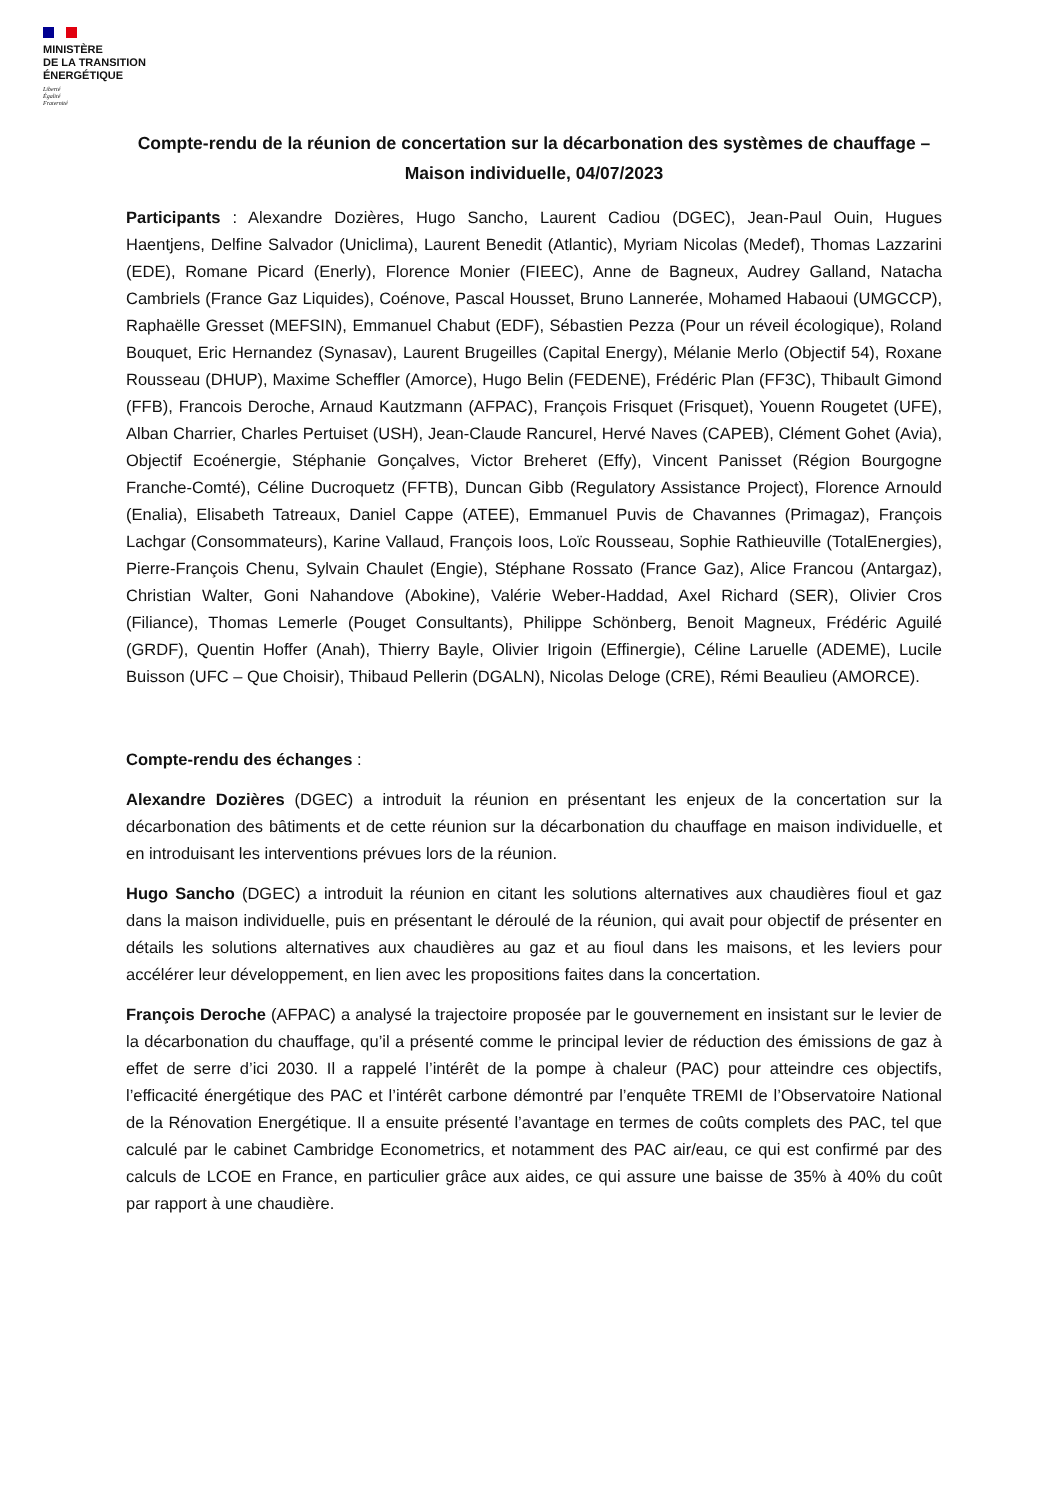MINISTÈRE
DE LA TRANSITION
ÉNERGÉTIQUE
Liberté
Égalité
Fraternité
Compte-rendu de la réunion de concertation sur la décarbonation des systèmes de chauffage – Maison individuelle, 04/07/2023
Participants : Alexandre Dozières, Hugo Sancho, Laurent Cadiou (DGEC), Jean-Paul Ouin, Hugues Haentjens, Delfine Salvador (Uniclima), Laurent Benedit (Atlantic), Myriam Nicolas (Medef), Thomas Lazzarini (EDE), Romane Picard (Enerly), Florence Monier (FIEEC), Anne de Bagneux, Audrey Galland, Natacha Cambriels (France Gaz Liquides), Coénove, Pascal Housset, Bruno Lannerée, Mohamed Habaoui (UMGCCP), Raphaëlle Gresset (MEFSIN), Emmanuel Chabut (EDF), Sébastien Pezza (Pour un réveil écologique), Roland Bouquet, Eric Hernandez (Synasav), Laurent Brugeilles (Capital Energy), Mélanie Merlo (Objectif 54), Roxane Rousseau (DHUP), Maxime Scheffler (Amorce), Hugo Belin (FEDENE), Frédéric Plan (FF3C), Thibault Gimond (FFB), Francois Deroche, Arnaud Kautzmann (AFPAC), François Frisquet (Frisquet), Youenn Rougetet (UFE), Alban Charrier, Charles Pertuiset (USH), Jean-Claude Rancurel, Hervé Naves (CAPEB), Clément Gohet (Avia), Objectif Ecoénergie, Stéphanie Gonçalves, Victor Breheret (Effy), Vincent Panisset (Région Bourgogne Franche-Comté), Céline Ducroquetz (FFTB), Duncan Gibb (Regulatory Assistance Project), Florence Arnould (Enalia), Elisabeth Tatreaux, Daniel Cappe (ATEE), Emmanuel Puvis de Chavannes (Primagaz), François Lachgar (Consommateurs), Karine Vallaud, François Ioos, Loïc Rousseau, Sophie Rathieuville (TotalEnergies), Pierre-François Chenu, Sylvain Chaulet (Engie), Stéphane Rossato (France Gaz), Alice Francou (Antargaz), Christian Walter, Goni Nahandove (Abokine), Valérie Weber-Haddad, Axel Richard (SER), Olivier Cros (Filiance), Thomas Lemerle (Pouget Consultants), Philippe Schönberg, Benoit Magneux, Frédéric Aguilé (GRDF), Quentin Hoffer (Anah), Thierry Bayle, Olivier Irigoin (Effinergie), Céline Laruelle (ADEME), Lucile Buisson (UFC – Que Choisir), Thibaud Pellerin (DGALN), Nicolas Deloge (CRE), Rémi Beaulieu (AMORCE).
Compte-rendu des échanges :
Alexandre Dozières (DGEC) a introduit la réunion en présentant les enjeux de la concertation sur la décarbonation des bâtiments et de cette réunion sur la décarbonation du chauffage en maison individuelle, et en introduisant les interventions prévues lors de la réunion.
Hugo Sancho (DGEC) a introduit la réunion en citant les solutions alternatives aux chaudières fioul et gaz dans la maison individuelle, puis en présentant le déroulé de la réunion, qui avait pour objectif de présenter en détails les solutions alternatives aux chaudières au gaz et au fioul dans les maisons, et les leviers pour accélérer leur développement, en lien avec les propositions faites dans la concertation.
François Deroche (AFPAC) a analysé la trajectoire proposée par le gouvernement en insistant sur le levier de la décarbonation du chauffage, qu’il a présenté comme le principal levier de réduction des émissions de gaz à effet de serre d’ici 2030. Il a rappelé l’intérêt de la pompe à chaleur (PAC) pour atteindre ces objectifs, l’efficacité énergétique des PAC et l’intérêt carbone démontré par l’enquête TREMI de l’Observatoire National de la Rénovation Energétique. Il a ensuite présenté l’avantage en termes de coûts complets des PAC, tel que calculé par le cabinet Cambridge Econometrics, et notamment des PAC air/eau, ce qui est confirmé par des calculs de LCOE en France, en particulier grâce aux aides, ce qui assure une baisse de 35% à 40% du coût par rapport à une chaudière.